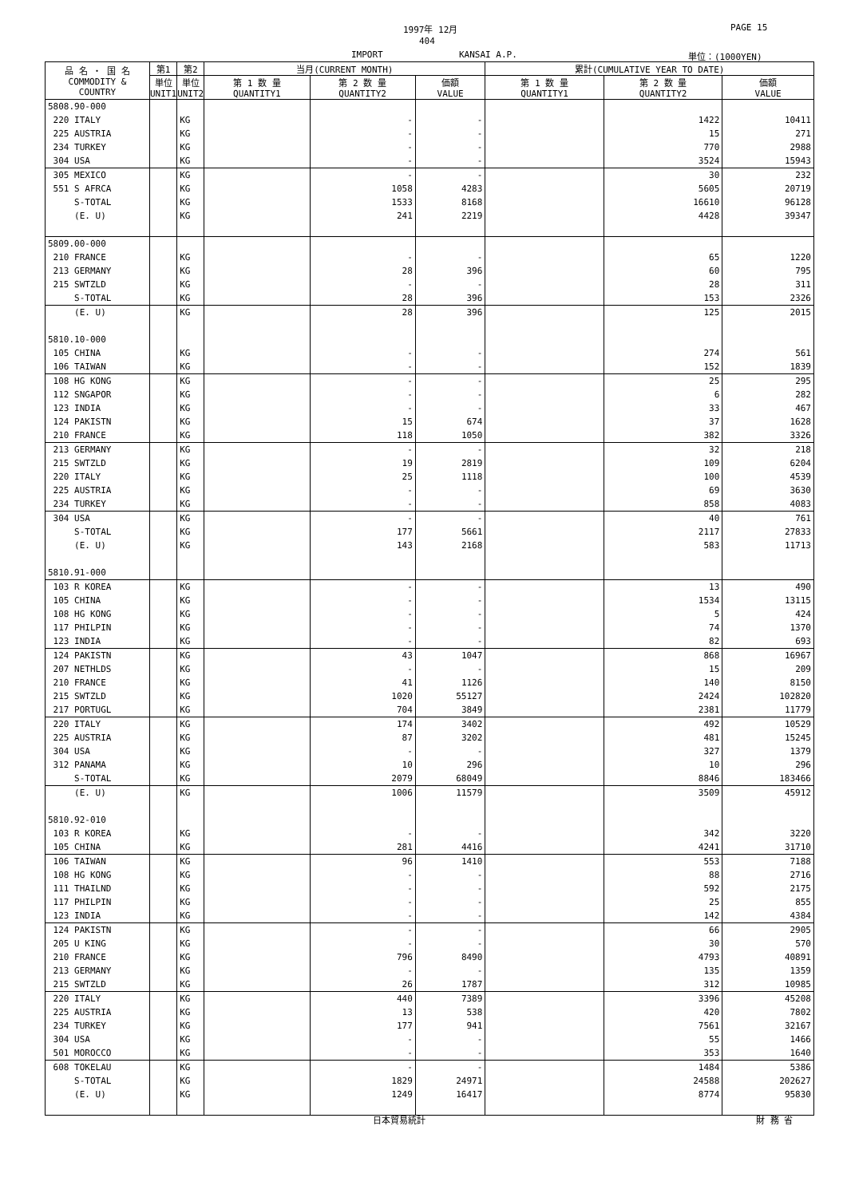1997年 12月 PAGE 15
404
IMPORT KANSAI A.P. 単位：(1000YEN)
| 品 名 ・ 国 名 COMMODITY & COUNTRY | 第1 | 第2 | 当月(CURRENT MONTH) | | | 累計(CUMULATIVE YEAR TO DATE) | | |
| --- | --- | --- | --- | --- | --- | --- | --- | --- |
| | 単位 UNIT1 | 単位 UNIT2 | 第 1 数 量 QUANTITY1 | 第 2 数 量 QUANTITY2 | 価額 VALUE | 第 1 数 量 QUANTITY1 | 第 2 数 量 QUANTITY2 | 価額 VALUE |
| 5808.90-000 | | | | | | | | |
| 220 ITALY | | KG | | - | - | | 1422 | 10411 |
| 225 AUSTRIA | | KG | | - | - | | 15 | 271 |
| 234 TURKEY | | KG | | - | - | | 770 | 2988 |
| 304 USA | | KG | | - | - | | 3524 | 15943 |
| 305 MEXICO | | KG | | - | - | | 30 | 232 |
| 551 S AFRCA | | KG | | 1058 | 4283 | | 5605 | 20719 |
| S-TOTAL | | KG | | 1533 | 8168 | | 16610 | 96128 |
| (E. U) | | KG | | 241 | 2219 | | 4428 | 39347 |
| 5809.00-000 | | | | | | | | |
| 210 FRANCE | | KG | | - | - | | 65 | 1220 |
| 213 GERMANY | | KG | | 28 | 396 | | 60 | 795 |
| 215 SWTZLD | | KG | | - | - | | 28 | 311 |
| S-TOTAL | | KG | | 28 | 396 | | 153 | 2326 |
| (E. U) | | KG | | 28 | 396 | | 125 | 2015 |
| 5810.10-000 | | | | | | | | |
| 105 CHINA | | KG | | - | - | | 274 | 561 |
| 106 TAIWAN | | KG | | - | - | | 152 | 1839 |
| 108 HG KONG | | KG | | - | - | | 25 | 295 |
| 112 SNGAPOR | | KG | | - | - | | 6 | 282 |
| 123 INDIA | | KG | | - | - | | 33 | 467 |
| 124 PAKISTN | | KG | | 15 | 674 | | 37 | 1628 |
| 210 FRANCE | | KG | | 118 | 1050 | | 382 | 3326 |
| 213 GERMANY | | KG | | - | - | | 32 | 218 |
| 215 SWTZLD | | KG | | 19 | 2819 | | 109 | 6204 |
| 220 ITALY | | KG | | 25 | 1118 | | 100 | 4539 |
| 225 AUSTRIA | | KG | | - | - | | 69 | 3630 |
| 234 TURKEY | | KG | | - | - | | 858 | 4083 |
| 304 USA | | KG | | - | - | | 40 | 761 |
| S-TOTAL | | KG | | 177 | 5661 | | 2117 | 27833 |
| (E. U) | | KG | | 143 | 2168 | | 583 | 11713 |
| 5810.91-000 | | | | | | | | |
| 103 R KOREA | | KG | | - | - | | 13 | 490 |
| 105 CHINA | | KG | | - | - | | 1534 | 13115 |
| 108 HG KONG | | KG | | - | - | | 5 | 424 |
| 117 PHILPIN | | KG | | - | - | | 74 | 1370 |
| 123 INDIA | | KG | | - | - | | 82 | 693 |
| 124 PAKISTN | | KG | | 43 | 1047 | | 868 | 16967 |
| 207 NETHLDS | | KG | | - | - | | 15 | 209 |
| 210 FRANCE | | KG | | 41 | 1126 | | 140 | 8150 |
| 215 SWTZLD | | KG | | 1020 | 55127 | | 2424 | 102820 |
| 217 PORTUGL | | KG | | 704 | 3849 | | 2381 | 11779 |
| 220 ITALY | | KG | | 174 | 3402 | | 492 | 10529 |
| 225 AUSTRIA | | KG | | 87 | 3202 | | 481 | 15245 |
| 304 USA | | KG | | - | - | | 327 | 1379 |
| 312 PANAMA | | KG | | 10 | 296 | | 10 | 296 |
| S-TOTAL | | KG | | 2079 | 68049 | | 8846 | 183466 |
| (E. U) | | KG | | 1006 | 11579 | | 3509 | 45912 |
| 5810.92-010 | | | | | | | | |
| 103 R KOREA | | KG | | - | - | | 342 | 3220 |
| 105 CHINA | | KG | | 281 | 4416 | | 4241 | 31710 |
| 106 TAIWAN | | KG | | 96 | 1410 | | 553 | 7188 |
| 108 HG KONG | | KG | | - | - | | 88 | 2716 |
| 111 THAILND | | KG | | - | - | | 592 | 2175 |
| 117 PHILPIN | | KG | | - | - | | 25 | 855 |
| 123 INDIA | | KG | | - | - | | 142 | 4384 |
| 124 PAKISTN | | KG | | - | - | | 66 | 2905 |
| 205 U KING | | KG | | - | - | | 30 | 570 |
| 210 FRANCE | | KG | | 796 | 8490 | | 4793 | 40891 |
| 213 GERMANY | | KG | | - | - | | 135 | 1359 |
| 215 SWTZLD | | KG | | 26 | 1787 | | 312 | 10985 |
| 220 ITALY | | KG | | 440 | 7389 | | 3396 | 45208 |
| 225 AUSTRIA | | KG | | 13 | 538 | | 420 | 7802 |
| 234 TURKEY | | KG | | 177 | 941 | | 7561 | 32167 |
| 304 USA | | KG | | - | - | | 55 | 1466 |
| 501 MOROCCO | | KG | | - | - | | 353 | 1640 |
| 608 TOKELAU | | KG | | - | - | | 1484 | 5386 |
| S-TOTAL | | KG | | 1829 | 24971 | | 24588 | 202627 |
| (E. U) | | KG | | 1249 | 16417 | | 8774 | 95830 |
日本貿易統計 財 務 省